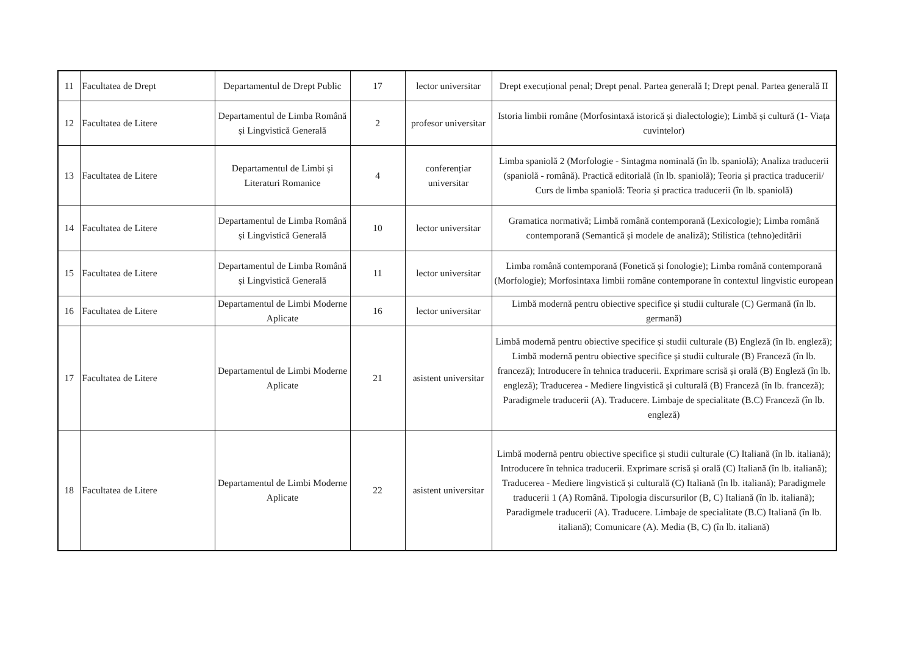| 11 | Facultatea de Drept | Departamentul de Drept Public | 17 | lector universitar | Drept execuțional penal; Drept penal. Partea generală I; Drept penal. Partea generală II |
| 12 | Facultatea de Litere | Departamentul de Limba Română și Lingvistică Generală | 2 | profesor universitar | Istoria limbii române (Morfosintaxă istorică și dialectologie); Limbă și cultură (1- Viața cuvintelor) |
| 13 | Facultatea de Litere | Departamentul de Limbi și Literaturi Romanice | 4 | conferențiar universitar | Limba spaniolă 2 (Morfologie - Sintagma nominală (în lb. spaniolă); Analiza traducerii (spaniolă - română). Practică editorială (în lb. spaniolă); Teoria și practica traducerii/ Curs de limba spaniolă: Teoria și practica traducerii (în lb. spaniolă) |
| 14 | Facultatea de Litere | Departamentul de Limba Română și Lingvistică Generală | 10 | lector universitar | Gramatica normativă; Limbă română contemporană (Lexicologie); Limba română contemporană (Semantică și modele de analiză); Stilistica (tehno)editării |
| 15 | Facultatea de Litere | Departamentul de Limba Română și Lingvistică Generală | 11 | lector universitar | Limba română contemporană (Fonetică și fonologie); Limba română contemporană (Morfologie); Morfosintaxa limbii române contemporane în contextul lingvistic european |
| 16 | Facultatea de Litere | Departamentul de Limbi Moderne Aplicate | 16 | lector universitar | Limbă modernă pentru obiective specifice și studii culturale (C) Germană (în lb. germană) |
| 17 | Facultatea de Litere | Departamentul de Limbi Moderne Aplicate | 21 | asistent universitar | Limbă modernă pentru obiective specifice și studii culturale (B) Engleză (în lb. engleză); Limbă modernă pentru obiective specifice și studii culturale (B) Franceză (în lb. franceză); Introducere în tehnica traducerii. Exprimare scrisă și orală (B) Engleză (în lb. engleză); Traducerea - Mediere lingvistică și culturală (B) Franceză (în lb. franceză); Paradigmele traducerii (A). Traducere. Limbaje de specialitate (B.C) Franceză (în lb. engleză) |
| 18 | Facultatea de Litere | Departamentul de Limbi Moderne Aplicate | 22 | asistent universitar | Limbă modernă pentru obiective specifice și studii culturale (C) Italiană (în lb. italiană); Introducere în tehnica traducerii. Exprimare scrisă și orală (C) Italiană (în lb. italiană); Traducerea - Mediere lingvistică și culturală (C) Italiană (în lb. italiană); Paradigmele traducerii 1 (A) Română. Tipologia discursurilor (B, C) Italiană (în lb. italiană); Paradigmele traducerii (A). Traducere. Limbaje de specialitate (B.C) Italiană (în lb. italiană); Comunicare (A). Media (B, C) (în lb. italiană) |